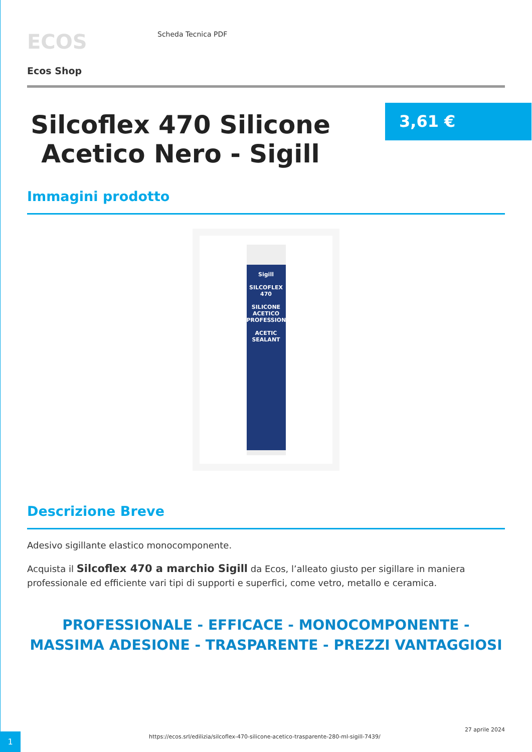ECOS
Scheda Tecnica PDF
Ecos Shop
Silcoflex 470 Silicone Acetico Nero - Sigill
3,61 €
Immagini prodotto
Sigill
SILCOFLEX 470
SILICONE ACETICO PROFESSIONALE
ACETIC SEALANT
Descrizione Breve
Adesivo sigillante elastico monocomponente.
Acquista il Silcoflex 470 a marchio Sigill da Ecos, l’alleato giusto per sigillare in maniera professionale ed efficiente vari tipi di supporti e superfici, come vetro, metallo e ceramica.
PROFESSIONALE - EFFICACE - MONOCOMPONENTE - MASSIMA ADESIONE - TRASPARENTE - PREZZI VANTAGGIOSI
1
https://ecos.srl/edilizia/silcoflex-470-silicone-acetico-trasparente-280-ml-sigill-7439/
27 aprile 2024